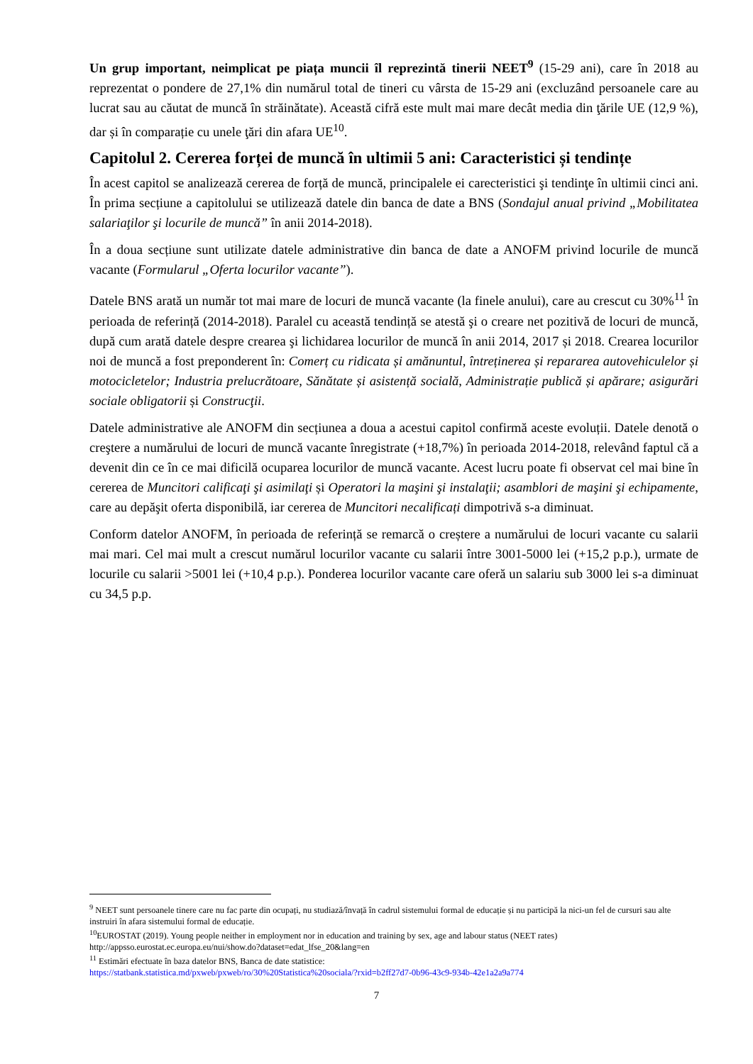Un grup important, neimplicat pe piața muncii îl reprezintă tinerii NEET<sup>9</sup> (15-29 ani), care în 2018 au reprezentat o pondere de 27,1% din numărul total de tineri cu vârsta de 15-29 ani (excluzând persoanele care au lucrat sau au căutat de muncă în străinătate). Această cifră este mult mai mare decât media din ţările UE (12,9 %), dar și în comparație cu unele ţări din afara UE<sup>10</sup>.
Capitolul 2. Cererea forței de muncă în ultimii 5 ani: Caracteristici și tendințe
În acest capitol se analizează cererea de forță de muncă, principalele ei carecteristici şi tendinţe în ultimii cinci ani. În prima secțiune a capitolului se utilizează datele din banca de date a BNS (Sondajul anual privind „Mobilitatea salariaţilor şi locurile de muncă” în anii 2014-2018).
În a doua secțiune sunt utilizate datele administrative din banca de date a ANOFM privind locurile de muncă vacante (Formularul „Oferta locurilor vacante”).
Datele BNS arată un număr tot mai mare de locuri de muncă vacante (la finele anului), care au crescut cu 30%<sup>11</sup> în perioada de referință (2014-2018). Paralel cu această tendință se atestă şi o creare net pozitivă de locuri de muncă, după cum arată datele despre crearea şi lichidarea locurilor de muncă în anii 2014, 2017 și 2018. Crearea locurilor noi de muncă a fost preponderent în: Comerț cu ridicata și amănuntul, întreținerea și repararea autovehiculelor și motocicletelor; Industria prelucrătoare, Sănătate și asistență socială, Administrație publică și apărare; asigurări sociale obligatorii și Construcţii.
Datele administrative ale ANOFM din secțiunea a doua a acestui capitol confirmă aceste evoluții. Datele denotă o creştere a numărului de locuri de muncă vacante înregistrate (+18,7%) în perioada 2014-2018, relevând faptul că a devenit din ce în ce mai dificilă ocuparea locurilor de muncă vacante. Acest lucru poate fi observat cel mai bine în cererea de Muncitori calificaţi şi asimilaţi și Operatori la maşini şi instalaţii; asamblori de maşini şi echipamente, care au depăşit oferta disponibilă, iar cererea de Muncitori necalificați dimpotrivă s-a diminuat.
Conform datelor ANOFM, în perioada de referință se remarcă o creștere a numărului de locuri vacante cu salarii mai mari. Cel mai mult a crescut numărul locurilor vacante cu salarii între 3001-5000 lei (+15,2 p.p.), urmate de locurile cu salarii >5001 lei (+10,4 p.p.). Ponderea locurilor vacante care oferă un salariu sub 3000 lei s-a diminuat cu 34,5 p.p.
<sup>9</sup> NEET sunt persoanele tinere care nu fac parte din ocupați, nu studiază/învață în cadrul sistemului formal de educație și nu participă la nici-un fel de cursuri sau alte instruiri în afara sistemului formal de educație.
<sup>10</sup> EUROSTAT (2019). Young people neither in employment nor in education and training by sex, age and labour status (NEET rates) http://appsso.eurostat.ec.europa.eu/nui/show.do?dataset=edat_lfse_20&lang=en
<sup>11</sup> Estimări efectuate în baza datelor BNS, Banca de date statistice:
https://statbank.statistica.md/pxweb/pxweb/ro/30%20Statistica%20sociala/?rxid=b2ff27d7-0b96-43c9-934b-42e1a2a9a774
7